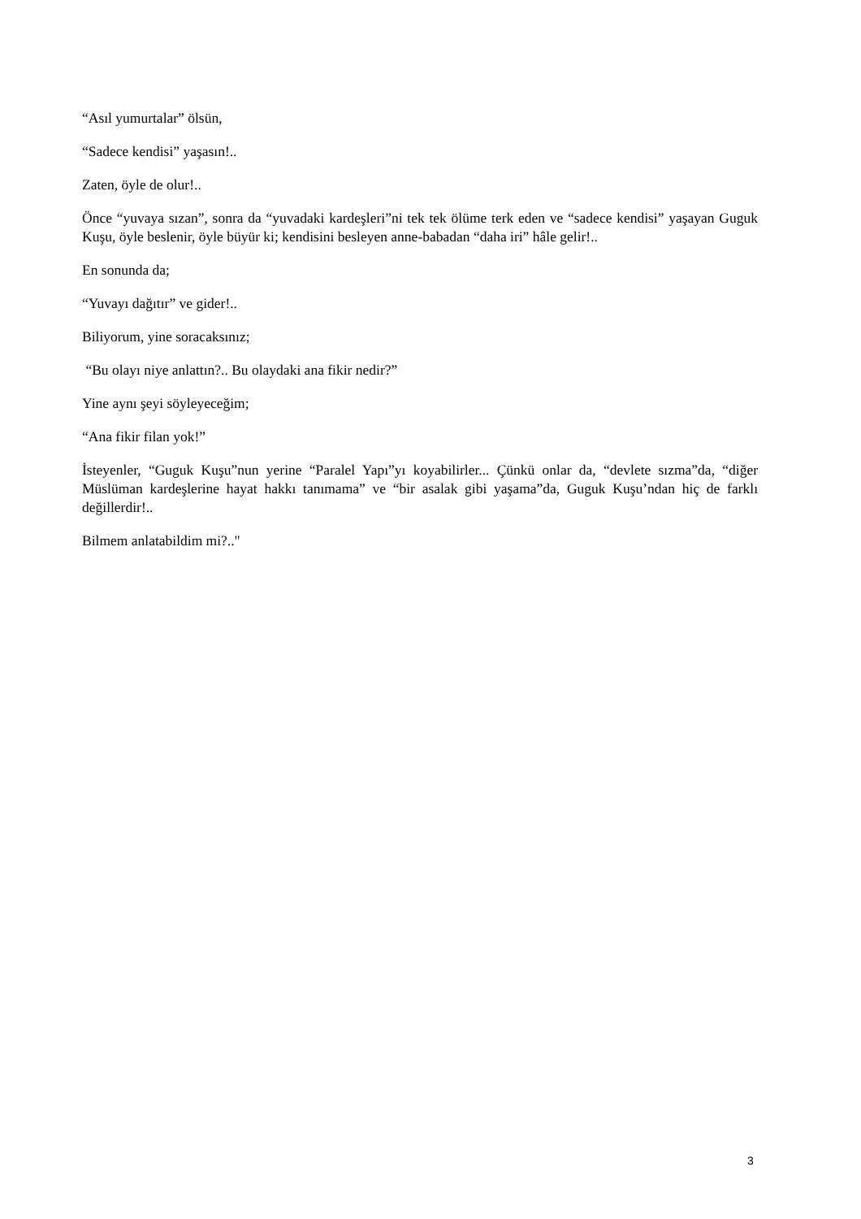“Asıl yumurtalar” ölsün,
“Sadece kendisi” yaşasın!..
Zaten, öyle de olur!..
Önce “yuvaya sızan”, sonra da “yuvadaki kardeşleri”ni tek tek ölüme terk eden ve “sadece kendisi” yaşayan Guguk Kuşu, öyle beslenir, öyle büyür ki; kendisini besleyen anne-babadan “daha iri” hâle gelir!..
En sonunda da;
“Yuvayı dağıtır” ve gider!..
Biliyorum, yine soracaksınız;
“Bu olayı niye anlattın?.. Bu olaydaki ana fikir nedir?”
Yine aynı şeyi söyleyeceğim;
“Ana fikir filan yok!”
İsteyenler, “Guguk Kuşu”nun yerine “Paralel Yapı”yı koyabilirler... Çünkü onlar da, “devlete sızma”da, “diğer Müslüman kardeşlerine hayat hakkı tanımama” ve “bir asalak gibi yaşama”da, Guguk Kuşu’ndan hiç de farklı değillerdir!..
Bilmem anlatabildim mi?.."
3